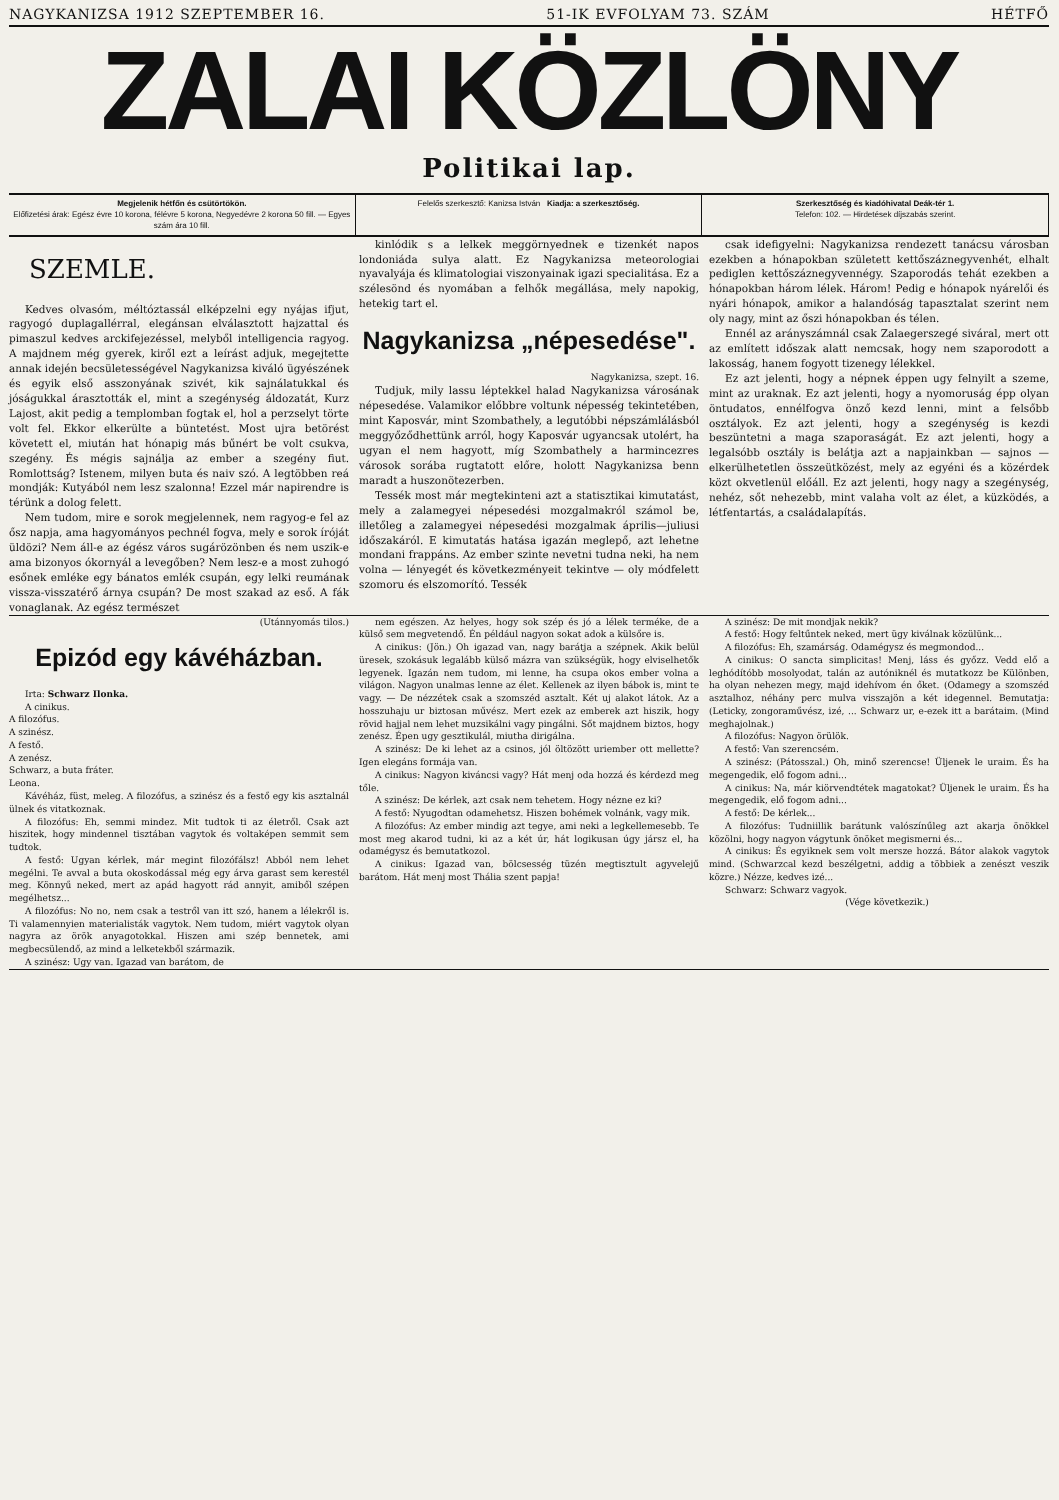NAGYKANIZSA 1912 SZEPTEMBER 16. 51-IK EVFOLYAM 73. SZÁM HÉTFŐ
ZALAI KÖZLÖNY
Politikai lap.
Megjelenik hétfőn és csütörtökön.
Előfizetési árak: Egész évre 10 korona, félévre 5 korona, Negyedévre 2 korona 50 fill. — Egyes szám ára 10 fill.
Felelős szerkesztő: Kanizsa István Kiadja: a szerkesztőség.
Szerkesztőség és kiadóhivatal Deák-tér 1.
Telefon: 102. — Hirdetések díjszabás szerint.
SZEMLE.
Kedves olvasóm, méltóztassál elképzelni egy nyájas ifjut, ragyogó duplagallérral, elegánsan elválasztott hajzattal és pimaszul kedves arckifejezéssel, melyből intelligencia ragyog. A majdnem még gyerek, kiről ezt a leírást adjuk, megejtette annak idején becsületességével Nagykanizsa kiváló ügyészének és egyik első asszonyának szivét, kik sajnálatukkal és jóságukkal árasztották el, mint a szegénység áldozatát, Kurz Lajost, akit pedig a templomban fogtak el, hol a perzselyt törte volt fel. Ekkor elkerülte a büntetést. Most ujra betörést követett el, miután hat hónapig más bűnért be volt csukva, szegény. És mégis sajnálja az ember a szegény fiut. Romlottság? Istenem, milyen buta és naiv szó. A legtöbben reá mondják: Kutyából nem lesz szalonna! Ezzel már napirendre is térünk a dolog felett.
Nem tudom, mire e sorok megjelennek, nem ragyog-e fel az ősz napja, ama hagyományos pechnél fogva, mely e sorok íróját üldözi? Nem áll-e az égész város sugárözönben és nem uszik-e ama bizonyos ókornyál a levegőben? Nem lesz-e a most zuhogó esőnek emléke egy bánatos emlék csupán, egy lelki reumának vissza-visszatérő árnya csupán? De most szakad az eső. A fák vonaglanak. Az egész természet
kinlódik s a lelkek meggörnyednek e tizenkét napos londoniáda sulya alatt. Ez Nagykanizsa meteorologiai nyavalyája és klimatologiai viszonyainak igazi specialitása. Ez a szélesönd és nyomában a felhők megállása, mely napokig, hetekig tart el.
Nagykanizsa „népesedése".
Nagykanizsa, szept. 16.
Tudjuk, mily lassu léptekkel halad Nagykanizsa városának népesedése. Valamikor előbbre voltunk népesség tekintetében, mint Kaposvár, mint Szombathely, a legutóbbi népszámlálásból meggyőződhettünk arról, hogy Kaposvár ugyancsak utolért, ha ugyan el nem hagyott, míg Szombathely a harmincezres városok sorába rugtatott előre, holott Nagykanizsa benn maradt a huszonötezerben.
Tessék most már megtekinteni azt a statisztikai kimutatást, mely a zalamegyei népesedési mozgalmakról számol be, illetőleg a zalamegyei népesedési mozgalmak április—juliusi időszakáról. E kimutatás hatása igazán meglepő, azt lehetne mondani frappáns. Az ember szinte nevetni tudna neki, ha nem volna — lényegét és következményeit tekintve — oly módfelett szomoru és elszomorító. Tessék
csak idefigyelni: Nagykanizsa rendezett tanácsu városban ezekben a hónapokban született kettőszáznegyvenhét, elhalt pediglen kettőszáznegyvennégy. Szaporodás tehát ezekben a hónapokban három lélek. Három! Pedig e hónapok nyárelői és nyári hónapok, amikor a halandóság tapasztalat szerint nem oly nagy, mint az őszi hónapokban és télen.
Ennél az arányszámnál csak Zalaegerszegé siváral, mert ott az említett időszak alatt nemcsak, hogy nem szaporodott a lakosság, hanem fogyott tizenegy lélekkel.
Ez azt jelenti, hogy a népnek éppen ugy felnyilt a szeme, mint az uraknak. Ez azt jelenti, hogy a nyomoruság épp olyan öntudatos, ennélfogva önző kezd lenni, mint a felsőbb osztályok. Ez azt jelenti, hogy a szegénység is kezdi beszüntetni a maga szaporaságát. Ez azt jelenti, hogy a legalsóbb osztály is belátja azt a napjainkban — sajnos — elkerülhetetlen összeütközést, mely az egyéni és a közérdek közt okvetlenül előáll. Ez azt jelenti, hogy nagy a szegénység, nehéz, sőt nehezebb, mint valaha volt az élet, a küzködés, a létfentartás, a családalapítás.
(Utánnyomás tilos.)
Epizód egy kávéházban.
Irta: Schwarz Ilonka.
A cinikus.
A filozófus.
A szinész.
A festő.
A zenész.
Schwarz, a buta fráter.
Leona.
Kávéház, füst, meleg. A filozófus, a szinész és a festő egy kis asztalnál ülnek és vitatkoznak.
A filozófus: Eh, semmi mindez. Mit tudtok ti az életről. Csak azt hiszitek, hogy mindennel tisztában vagytok és voltaképen semmit sem tudtok.
A festő: Ugyan kérlek, már megint filozófálsz! Abból nem lehet megélni. Te avval a buta okoskodással még egy árva garast sem kerestél meg. Könnyű neked, mert az apád hagyott rád annyit, amiből szépen megélhetsz...
A filozófus: No no, nem csak a testről van itt szó, hanem a lélekről is. Ti valamennyien materialisták vagytok. Nem tudom, miért vagytok olyan nagyra az örök anyagotokkal. Hiszen ami szép bennetek, ami megbecsülendő, az mind a lelketekből származik.
A szinész: Ugy van. Igazad van barátom, de
nem egészen. Az helyes, hogy sok szép és jó a lélek terméke, de a külső sem megvetendő. Én például nagyon sokat adok a külsőre is.
A cinikus: (Jön.) Oh igazad van, nagy barátja a szépnek. Akik belül üresek, szokásuk legalább külső mázra van szükségük, hogy elviselhetők legyenek. Igazán nem tudom, mi lenne, ha csupa okos ember volna a világon. Nagyon unalmas lenne az élet. Kellenek az ilyen bábok is, mint te vagy. — De nézzétek csak a szomszéd asztalt. Két uj alakot látok. Az a hosszuhaju ur biztosan művész. Mert ezek az emberek azt hiszik, hogy rövid hajjal nem lehet muzsikálni vagy pingálni. Sőt majdnem biztos, hogy zenész. Épen ugy gesztikulál, miutha dirigálna.
A szinész: De ki lehet az a csinos, jól öltözött uriember ott mellette? Igen elegáns formája van.
A cinikus: Nagyon kiváncsi vagy? Hát menj oda hozzá és kérdezd meg tőle.
A szinész: De kérlek, azt csak nem tehetem. Hogy nézne ez ki?
A festő: Nyugodtan odamehetsz. Hiszen bohémek volnánk, vagy mik.
A filozófus: Az ember mindig azt tegye, ami neki a legkellemesebb. Te most meg akarod tudni, ki az a két úr, hát logikusan úgy jársz el, ha odamégysz és bemutatkozol.
A cinikus: Igazad van, bölcsesség tüzén megtisztult agyvelejű barátom. Hát menj most Thália szent papja!
A szinész: De mit mondjak nekik?
A festő: Hogy feltűntek neked, mert ügy kiválnak közülünk...
A filozófus: Eh, szamárság. Odamégysz és megmondod...
A cinikus: O sancta simplicitas! Menj, láss és győzz. Vedd elő a leghódítóbb mosolyodat, talán az autóniknél és mutatkozz be Különben, ha olyan nehezen megy, majd idehívom én őket. (Odamegy a szomszéd asztalhoz, néhány perc mulva visszajön a két idegennel. Bemutatja: (Leticky, zongoraművész, izé, ... Schwarz ur, e-ezek itt a barátaim. (Mind meghajolnak.)
A filozófus: Nagyon örülök.
A festő: Van szerencsém.
A szinész: (Pátosszal.) Oh, minő szerencse! Üljenek le uraim. És ha megengedik, elő fogom adni...
A cinikus: Na, már kiörvendtétek magatokat? Üljenek le uraim. És ha megengedik, elő fogom adni...
A festő: De kérlek...
A filozófus: Tudniillik barátunk valószínűleg azt akarja önökkel közölni, hogy nagyon vágytunk önöket megismerni és...
A cinikus: És egyiknek sem volt mersze hozzá. Bátor alakok vagytok mind. (Schwarzcal kezd beszélgetni, addig a többiek a zenészt veszik közre.) Nézze, kedves izé...
Schwarz: Schwarz vagyok.
(Vége következik.)